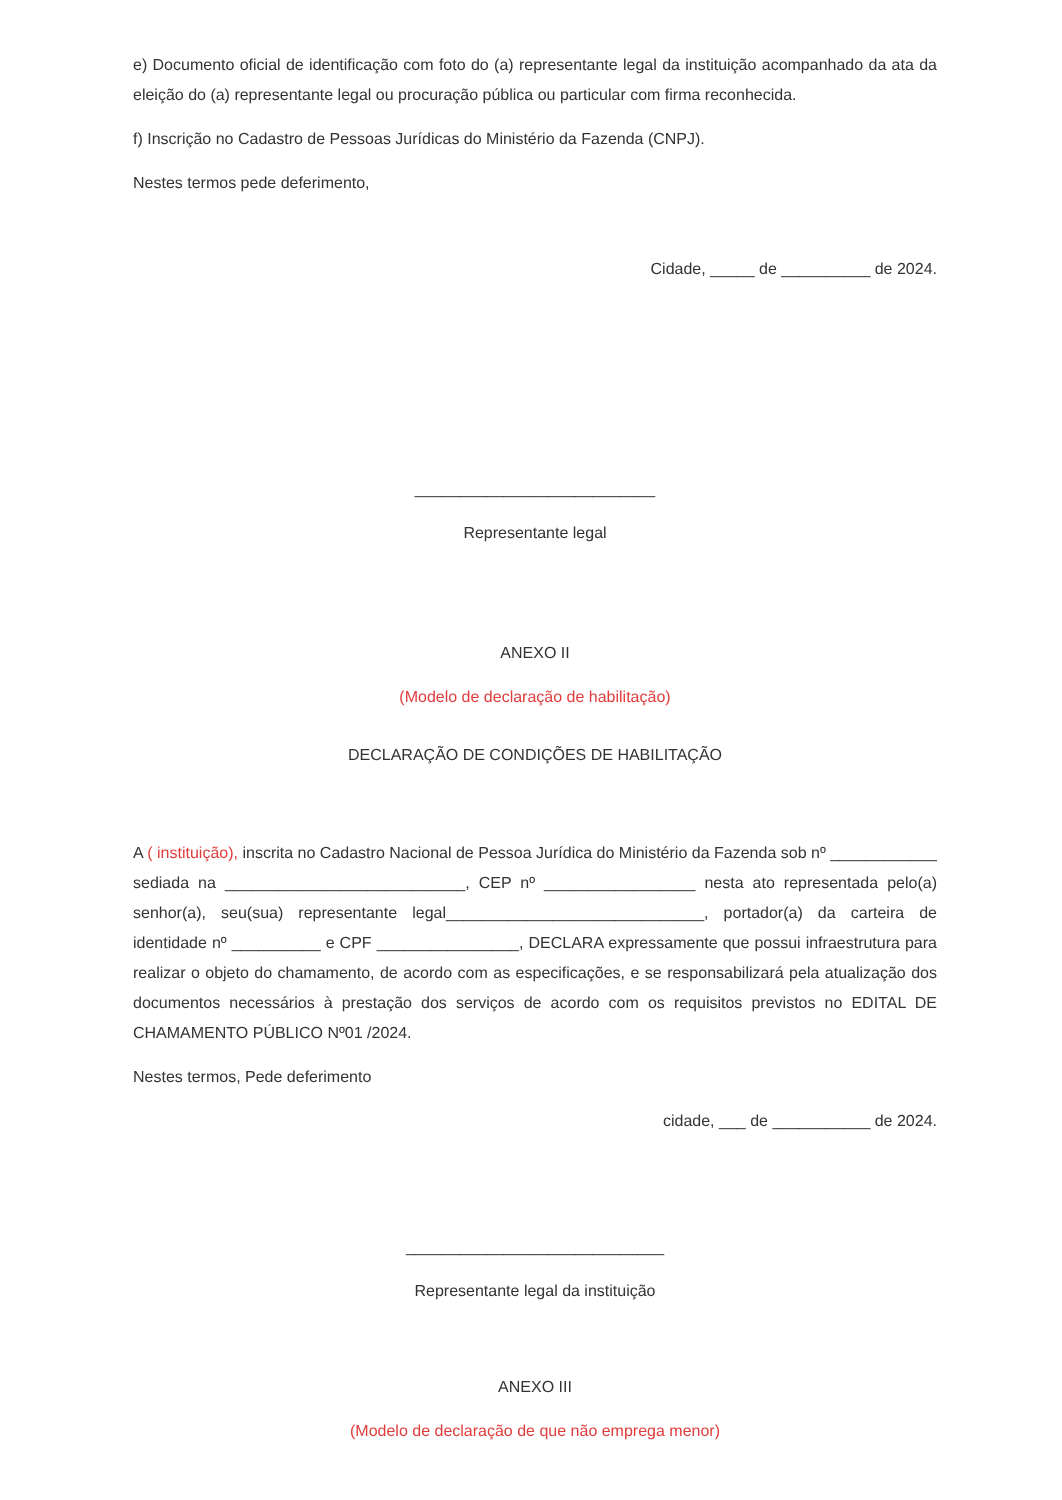e) Documento oficial de identificação com foto do (a) representante legal da instituição acompanhado da ata da eleição do (a) representante legal ou procuração pública ou particular com firma reconhecida.
f) Inscrição no Cadastro de Pessoas Jurídicas do Ministério da Fazenda (CNPJ).
Nestes termos pede deferimento,
Cidade, _____ de __________ de 2024.
___________________________
Representante legal
ANEXO II
(Modelo de declaração de habilitação)
DECLARAÇÃO DE CONDIÇÕES DE HABILITAÇÃO
A ( instituição), inscrita no Cadastro Nacional de Pessoa Jurídica do Ministério da Fazenda sob nº ____________ sediada na ___________________________, CEP nº _________________ nesta ato representada pelo(a) senhor(a), seu(sua) representante legal_____________________________, portador(a) da carteira de identidade nº __________ e CPF ________________, DECLARA expressamente que possui infraestrutura para realizar o objeto do chamamento, de acordo com as especificações, e se responsabilizará pela atualização dos documentos necessários à prestação dos serviços de acordo com os requisitos previstos no EDITAL DE CHAMAMENTO PÚBLICO Nº01 /2024.
Nestes termos, Pede deferimento
cidade, ___ de ___________ de 2024.
_____________________________
Representante legal da instituição
ANEXO III
(Modelo de declaração de que não emprega menor)